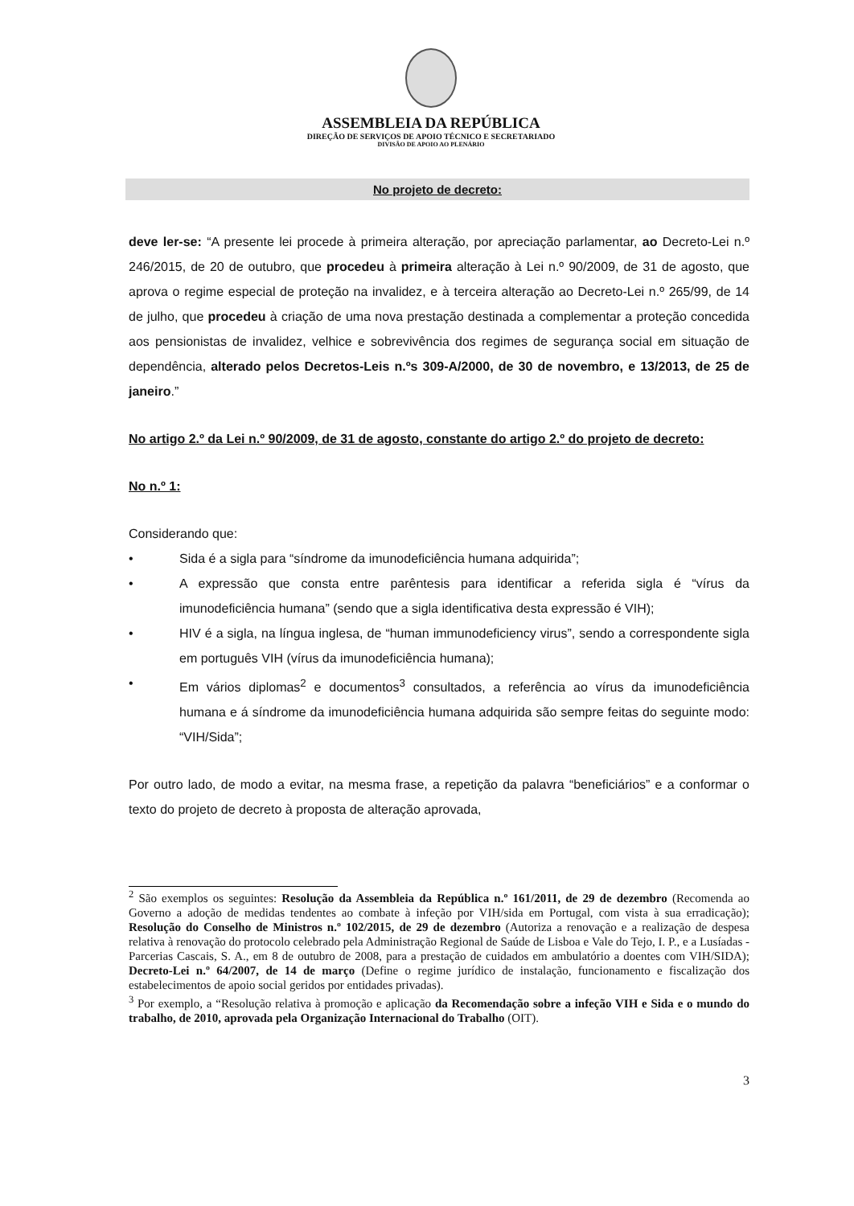ASSEMBLEIA DA REPÚBLICA
DIREÇÃO DE SERVIÇOS DE APOIO TÉCNICO E SECRETARIADO
DIVISÃO DE APOIO AO PLENÁRIO
No projeto de decreto:
deve ler-se: “A presente lei procede à primeira alteração, por apreciação parlamentar, ao Decreto-Lei n.º 246/2015, de 20 de outubro, que procedeu à primeira alteração à Lei n.º 90/2009, de 31 de agosto, que aprova o regime especial de proteção na invalidez, e à terceira alteração ao Decreto-Lei n.º 265/99, de 14 de julho, que procedeu à criação de uma nova prestação destinada a complementar a proteção concedida aos pensionistas de invalidez, velhice e sobrevivência dos regimes de segurança social em situação de dependência, alterado pelos Decretos-Leis n.ºs 309-A/2000, de 30 de novembro, e 13/2013, de 25 de janeiro.”
No artigo 2.º da Lei n.º 90/2009, de 31 de agosto, constante do artigo 2.º do projeto de decreto:
No n.º 1:
Considerando que:
• Sida é a sigla para “síndrome da imunodeficiência humana adquirida”;
• A expressão que consta entre parêntesis para identificar a referida sigla é “vírus da imunodeficiência humana” (sendo que a sigla identificativa desta expressão é VIH);
• HIV é a sigla, na língua inglesa, de “human immunodeficiency virus”, sendo a correspondente sigla em português VIH (vírus da imunodeficiência humana);
• Em vários diplomas<sup>2</sup> e documentos<sup>3</sup> consultados, a referência ao vírus da imunodeficiência humana e á síndrome da imunodeficiência humana adquirida são sempre feitas do seguinte modo: “VIH/Sida”;
Por outro lado, de modo a evitar, na mesma frase, a repetição da palavra “beneficiários” e a conformar o texto do projeto de decreto à proposta de alteração aprovada,
<sup>2</sup> São exemplos os seguintes: Resolução da Assembleia da República n.º 161/2011, de 29 de dezembro (Recomenda ao Governo a adoção de medidas tendentes ao combate à infeção por VIH/sida em Portugal, com vista à sua erradicação); Resolução do Conselho de Ministros n.º 102/2015, de 29 de dezembro (Autoriza a renovação e a realização de despesa relativa à renovação do protocolo celebrado pela Administração Regional de Saúde de Lisboa e Vale do Tejo, I. P., e a Lusíadas - Parcerias Cascais, S. A., em 8 de outubro de 2008, para a prestação de cuidados em ambulatório a doentes com VIH/SIDA); Decreto-Lei n.º 64/2007, de 14 de março (Define o regime jurídico de instalação, funcionamento e fiscalização dos estabelecimentos de apoio social geridos por entidades privadas).
<sup>3</sup> Por exemplo, a “Resolução relativa à promoção e aplicação da Recomendação sobre a infeção VIH e Sida e o mundo do trabalho, de 2010, aprovada pela Organização Internacional do Trabalho (OIT).
3